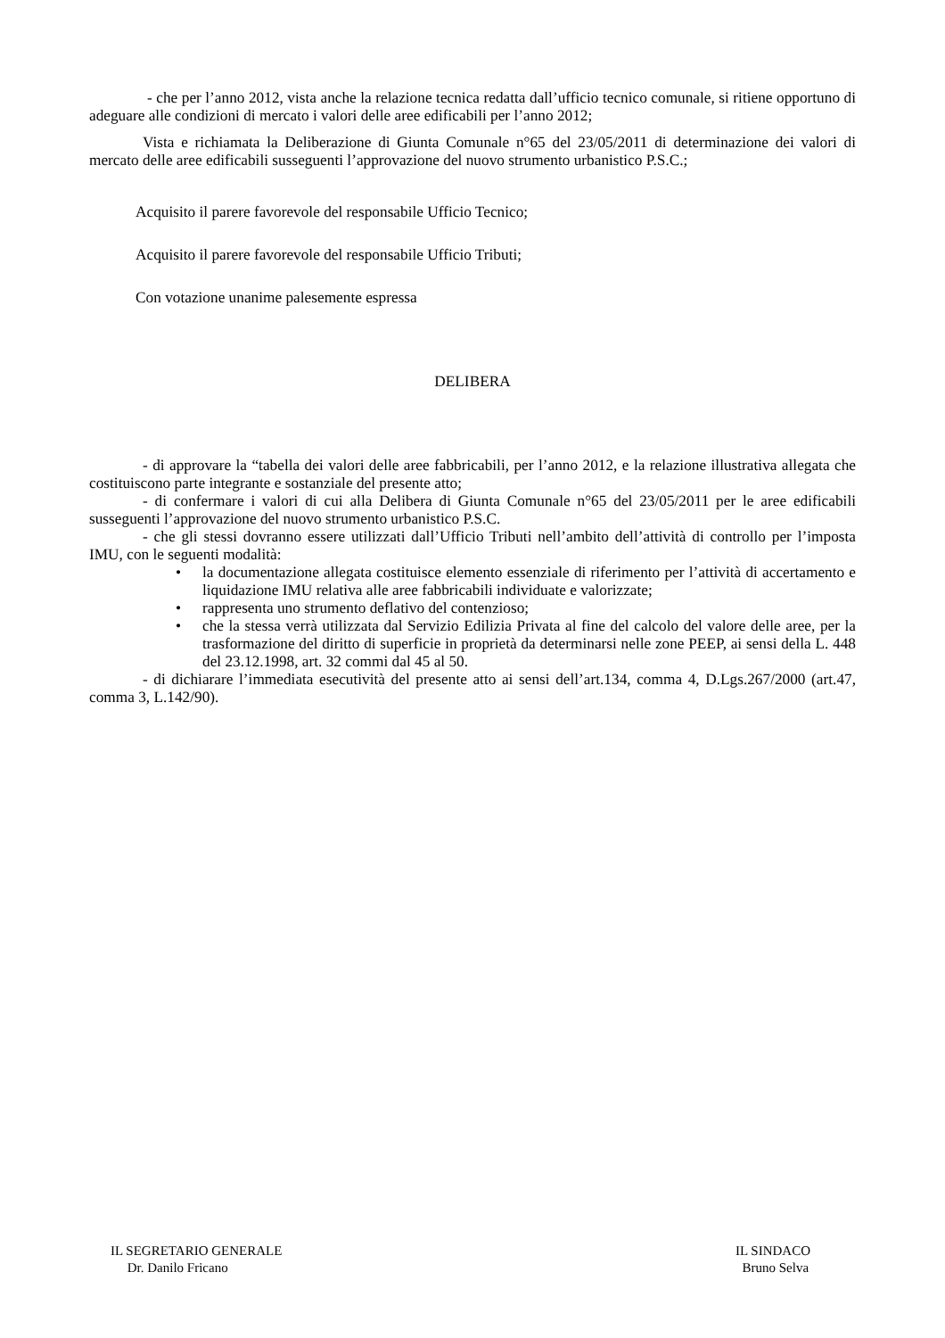- che per l’anno 2012, vista anche la relazione tecnica redatta dall’ufficio tecnico comunale, si ritiene opportuno di adeguare alle condizioni di mercato i valori delle aree edificabili per l’anno 2012;
Vista e richiamata la Deliberazione di Giunta Comunale n°65 del 23/05/2011 di determinazione dei valori di mercato delle aree edificabili susseguenti l’approvazione del nuovo strumento urbanistico P.S.C.;
Acquisito il parere favorevole del responsabile Ufficio Tecnico;
Acquisito il parere favorevole del responsabile Ufficio Tributi;
Con votazione unanime palesemente espressa
DELIBERA
- di approvare la “tabella dei valori delle aree fabbricabili, per l’anno 2012, e la relazione illustrativa allegata che costituiscono parte integrante e sostanziale del presente atto;
- di confermare i valori di cui alla Delibera di Giunta Comunale n°65 del 23/05/2011 per le aree edificabili susseguenti l’approvazione del nuovo strumento urbanistico P.S.C.
- che gli stessi dovranno essere utilizzati dall’Ufficio Tributi nell’ambito dell’attività di controllo per l’imposta IMU, con le seguenti modalità:
• la documentazione allegata costituisce elemento essenziale di riferimento per l’attività di accertamento e liquidazione IMU relativa alle aree fabbricabili individuate e valorizzate;
• rappresenta uno strumento deflativo del contenzioso;
• che la stessa verrà utilizzata dal Servizio Edilizia Privata al fine del calcolo del valore delle aree, per la trasformazione del diritto di superficie in proprietà da determinarsi nelle zone PEEP, ai sensi della L. 448 del 23.12.1998, art. 32 commi dal 45 al 50.
- di dichiarare l’immediata esecutività del presente atto ai sensi dell’art.134, comma 4, D.Lgs.267/2000 (art.47, comma 3, L.142/90).
IL SEGRETARIO GENERALE
Dr. Danilo Fricano
IL SINDACO
Bruno Selva